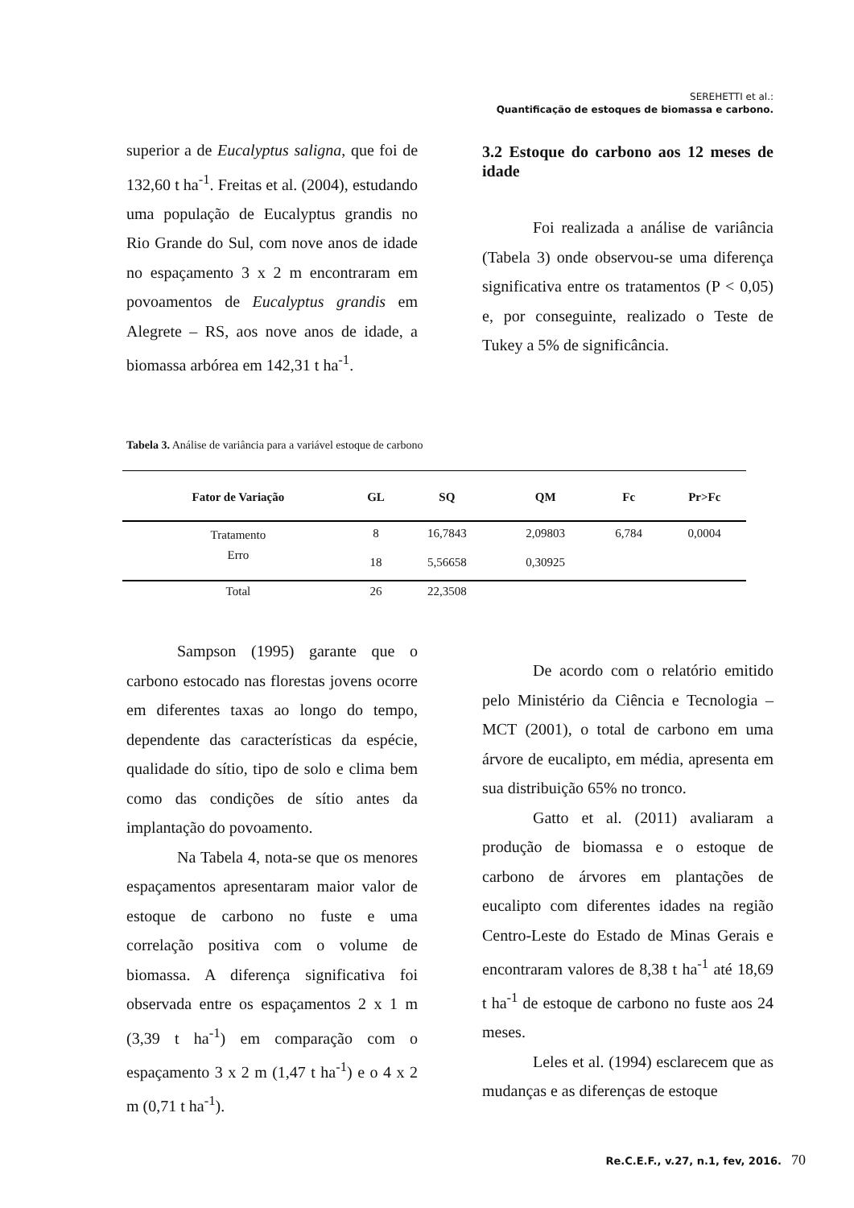SEREHETTI et al.:
Quantificação de estoques de biomassa e carbono.
superior a de Eucalyptus saligna, que foi de 132,60 t ha<sup>-1</sup>. Freitas et al. (2004), estudando uma população de Eucalyptus grandis no Rio Grande do Sul, com nove anos de idade no espaçamento 3 x 2 m encontraram em povoamentos de Eucalyptus grandis em Alegrete – RS, aos nove anos de idade, a biomassa arbórea em 142,31 t ha<sup>-1</sup>.
3.2 Estoque do carbono aos 12 meses de idade
Foi realizada a análise de variância (Tabela 3) onde observou-se uma diferença significativa entre os tratamentos (P < 0,05) e, por conseguinte, realizado o Teste de Tukey a 5% de significância.
Tabela 3. Análise de variância para a variável estoque de carbono
| Fator de Variação | GL | SQ | QM | Fc | Pr>Fc |
| --- | --- | --- | --- | --- | --- |
| Tratamento | 8 | 16,7843 | 2,09803 | 6,784 | 0,0004 |
| Erro | 18 | 5,56658 | 0,30925 | | |
| Total | 26 | 22,3508 | | | |
Sampson (1995) garante que o carbono estocado nas florestas jovens ocorre em diferentes taxas ao longo do tempo, dependente das características da espécie, qualidade do sítio, tipo de solo e clima bem como das condições de sítio antes da implantação do povoamento.
Na Tabela 4, nota-se que os menores espaçamentos apresentaram maior valor de estoque de carbono no fuste e uma correlação positiva com o volume de biomassa. A diferença significativa foi observada entre os espaçamentos 2 x 1 m (3,39 t ha<sup>-1</sup>) em comparação com o espaçamento 3 x 2 m (1,47 t ha<sup>-1</sup>) e o 4 x 2 m (0,71 t ha<sup>-1</sup>).
De acordo com o relatório emitido pelo Ministério da Ciência e Tecnologia – MCT (2001), o total de carbono em uma árvore de eucalipto, em média, apresenta em sua distribuição 65% no tronco.
Gatto et al. (2011) avaliaram a produção de biomassa e o estoque de carbono de árvores em plantações de eucalipto com diferentes idades na região Centro-Leste do Estado de Minas Gerais e encontraram valores de 8,38 t ha<sup>-1</sup> até 18,69 t ha<sup>-1</sup> de estoque de carbono no fuste aos 24 meses.
Leles et al. (1994) esclarecem que as mudanças e as diferenças de estoque
Re.C.E.F., v.27, n.1, fev, 2016. 70